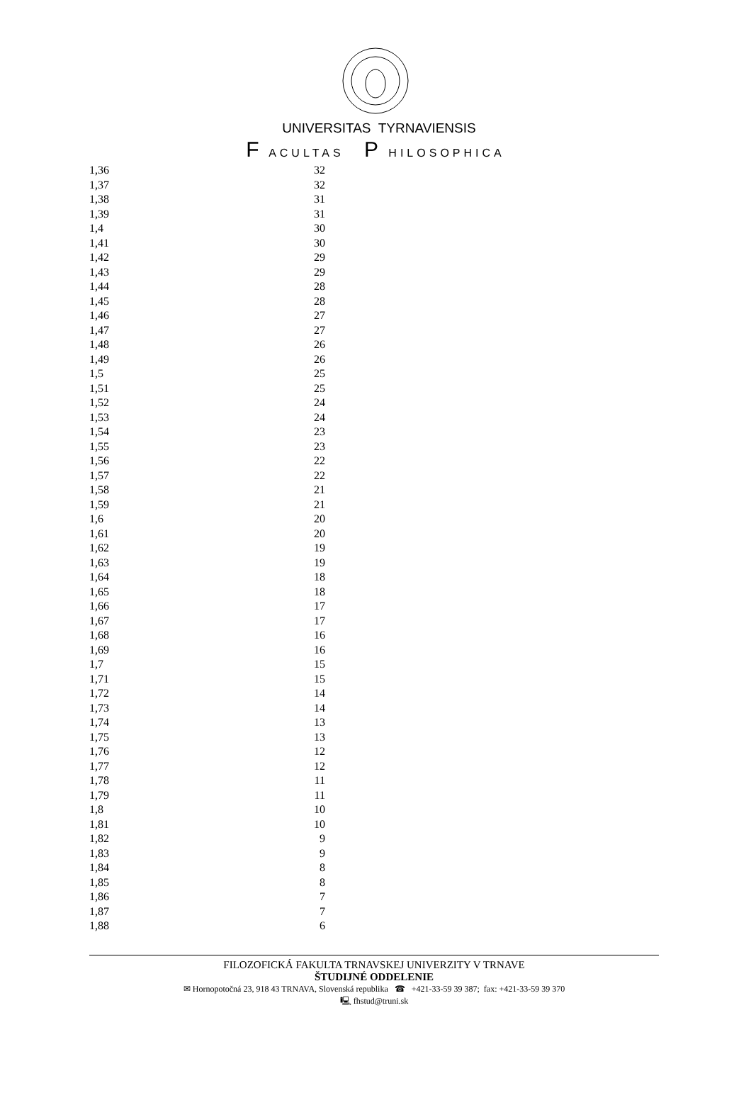UNIVERSITAS TYRNAVIENSIS
F ACULTAS P HILOSOPHICA
| 1,36 | 32 |
| 1,37 | 32 |
| 1,38 | 31 |
| 1,39 | 31 |
| 1,4 | 30 |
| 1,41 | 30 |
| 1,42 | 29 |
| 1,43 | 29 |
| 1,44 | 28 |
| 1,45 | 28 |
| 1,46 | 27 |
| 1,47 | 27 |
| 1,48 | 26 |
| 1,49 | 26 |
| 1,5 | 25 |
| 1,51 | 25 |
| 1,52 | 24 |
| 1,53 | 24 |
| 1,54 | 23 |
| 1,55 | 23 |
| 1,56 | 22 |
| 1,57 | 22 |
| 1,58 | 21 |
| 1,59 | 21 |
| 1,6 | 20 |
| 1,61 | 20 |
| 1,62 | 19 |
| 1,63 | 19 |
| 1,64 | 18 |
| 1,65 | 18 |
| 1,66 | 17 |
| 1,67 | 17 |
| 1,68 | 16 |
| 1,69 | 16 |
| 1,7 | 15 |
| 1,71 | 15 |
| 1,72 | 14 |
| 1,73 | 14 |
| 1,74 | 13 |
| 1,75 | 13 |
| 1,76 | 12 |
| 1,77 | 12 |
| 1,78 | 11 |
| 1,79 | 11 |
| 1,8 | 10 |
| 1,81 | 10 |
| 1,82 | 9 |
| 1,83 | 9 |
| 1,84 | 8 |
| 1,85 | 8 |
| 1,86 | 7 |
| 1,87 | 7 |
| 1,88 | 6 |
FILOZOFICKÁ FAKULTA TRNAVSKEJ UNIVERZITY V TRNAVE
ŠTUDIJNÉ ODDELENIE
✉ Hornopotočná 23, 918 43 TRNAVA, Slovenská republika ☎ +421-33-59 39 387; fax: +421-33-59 39 370
🖳 fhstud@truni.sk